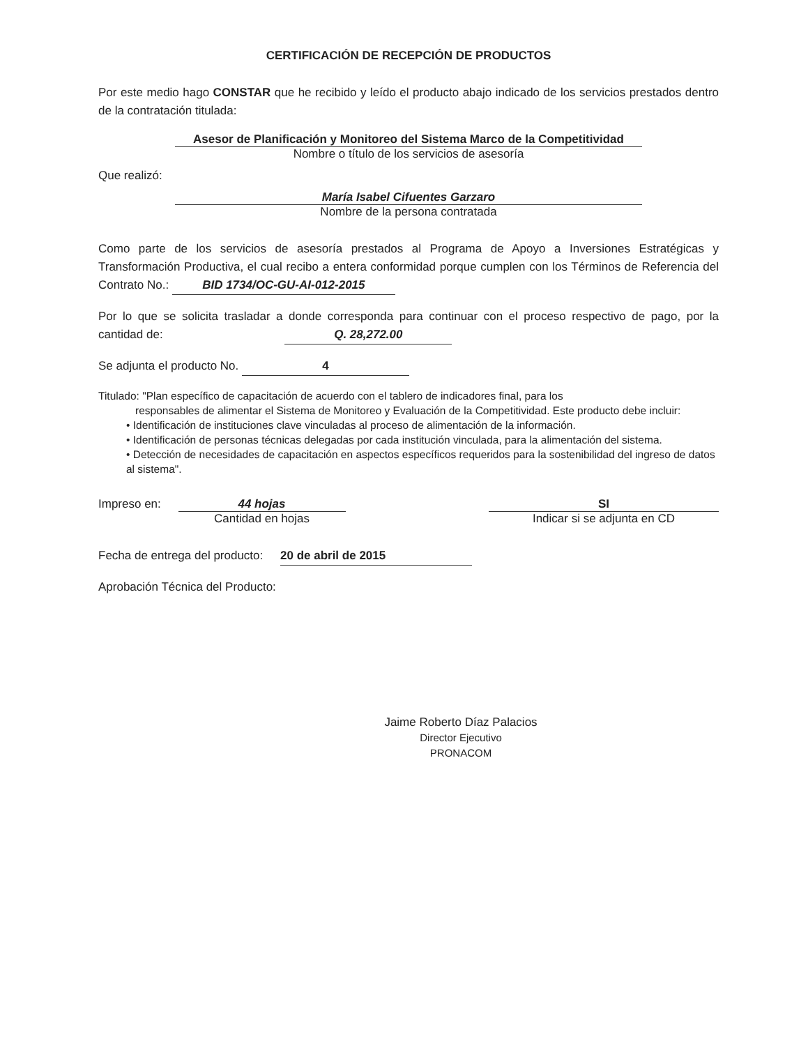CERTIFICACIÓN DE RECEPCIÓN DE PRODUCTOS
Por este medio hago CONSTAR que he recibido y leído el producto abajo indicado de los servicios prestados dentro de la contratación titulada:
Asesor de Planificación y Monitoreo del Sistema Marco de la Competitividad
Nombre o título de los servicios de asesoría
Que realizó:
María Isabel Cifuentes Garzaro
Nombre de la persona contratada
Como parte de los servicios de asesoría prestados al Programa de Apoyo a Inversiones Estratégicas y Transformación Productiva, el cual recibo a entera conformidad porque cumplen con los Términos de Referencia del Contrato No.: BID 1734/OC-GU-AI-012-2015
Por lo que se solicita trasladar a donde corresponda para continuar con el proceso respectivo de pago, por la cantidad de: Q. 28,272.00
Se adjunta el producto No. 4
Titulado: "Plan específico de capacitación de acuerdo con el tablero de indicadores final, para los
responsables de alimentar el Sistema de Monitoreo y Evaluación de la Competitividad. Este producto debe incluir:
• Identificación de instituciones clave vinculadas al proceso de alimentación de la información.
• Identificación de personas técnicas delegadas por cada institución vinculada, para la alimentación del sistema.
• Detección de necesidades de capacitación en aspectos específicos requeridos para la sostenibilidad del ingreso de datos al sistema".
Impreso en: 44 hojas
Cantidad en hojas
SI
Indicar si se adjunta en CD
Fecha de entrega del producto: 20 de abril de 2015
Aprobación Técnica del Producto:
Jaime Roberto Díaz Palacios
Director Ejecutivo
PRONACOM